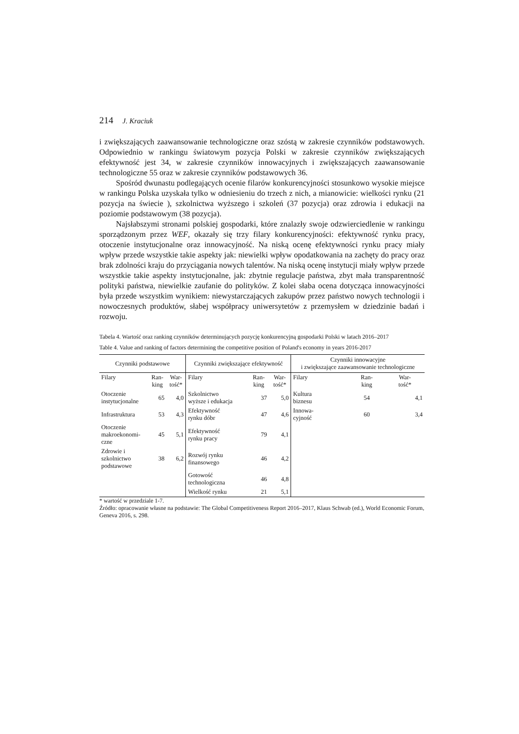214 J. Kraciuk
i zwiększających zaawansowanie technologiczne oraz szóstą w zakresie czynników podstawowych. Odpowiednio w rankingu światowym pozycja Polski w zakresie czynników zwiększających efektywność jest 34, w zakresie czynników innowacyjnych i zwiększających zaawansowanie technologiczne 55 oraz w zakresie czynników podstawowych 36.
Spośród dwunastu podlegających ocenie filarów konkurencyjności stosunkowo wysokie miejsce w rankingu Polska uzyskała tylko w odniesieniu do trzech z nich, a mianowicie: wielkości rynku (21 pozycja na świecie ), szkolnictwa wyższego i szkoleń (37 pozycja) oraz zdrowia i edukacji na poziomie podstawowym (38 pozycja).
Najsłabszymi stronami polskiej gospodarki, które znalazły swoje odzwierciedlenie w rankingu sporządzonym przez WEF, okazały się trzy filary konkurencyjności: efektywność rynku pracy, otoczenie instytucjonalne oraz innowacyjność. Na niską ocenę efektywności rynku pracy miały wpływ przede wszystkie takie aspekty jak: niewielki wpływ opodatkowania na zachęty do pracy oraz brak zdolności kraju do przyciągania nowych talentów. Na niską ocenę instytucji miały wpływ przede wszystkie takie aspekty instytucjonalne, jak: zbytnie regulacje państwa, zbyt mała transparentność polityki państwa, niewielkie zaufanie do polityków. Z kolei słaba ocena dotycząca innowacyjności była przede wszystkim wynikiem: niewystarczających zakupów przez państwo nowych technologii i nowoczesnych produktów, słabej współpracy uniwersytetów z przemysłem w dziedzinie badań i rozwoju.
Tabela 4. Wartość oraz ranking czynników determinujących pozycję konkurencyjną gospodarki Polski w latach 2016–2017
Table 4. Value and ranking of factors determining the competitive position of Poland's economy in years 2016-2017
| Czynniki podstawowe | | | Czynniki zwiększające efektywność | | | Czynniki innowacyjne i zwiększające zaawansowanie technologiczne | | |
| Filary | Ran- king | War- tość* | Filary | Ran- king | War- tość* | Filary | Ran- king | War- tość* |
| Otoczenie instytucjonalne | 65 | 4,0 | Szkolnictwo wyższe i edukacja | 37 | 5,0 | Kultura biznesu | 54 | 4,1 |
| Infrastruktura | 53 | 4,3 | Efektywność rynku dóbr | 47 | 4,6 | Innowa- cyjność | 60 | 3,4 |
| Otoczenie makroekonomi- czne | 45 | 5,1 | Efektywność rynku pracy | 79 | 4,1 | | | |
| Zdrowie i szkolnictwo podstawowe | 38 | 6,2 | Rozwój rynku finansowego | 46 | 4,2 | | | |
| | | | Gotowość technologiczna | 46 | 4,8 | | | |
| | | | Wielkość rynku | 21 | 5,1 | | | |
* wartość w przedziale 1-7.
Źródło: opracowanie własne na podstawie: The Global Competitiveness Report 2016–2017, Klaus Schwab (ed.), World Economic Forum, Geneva 2016, s. 298.